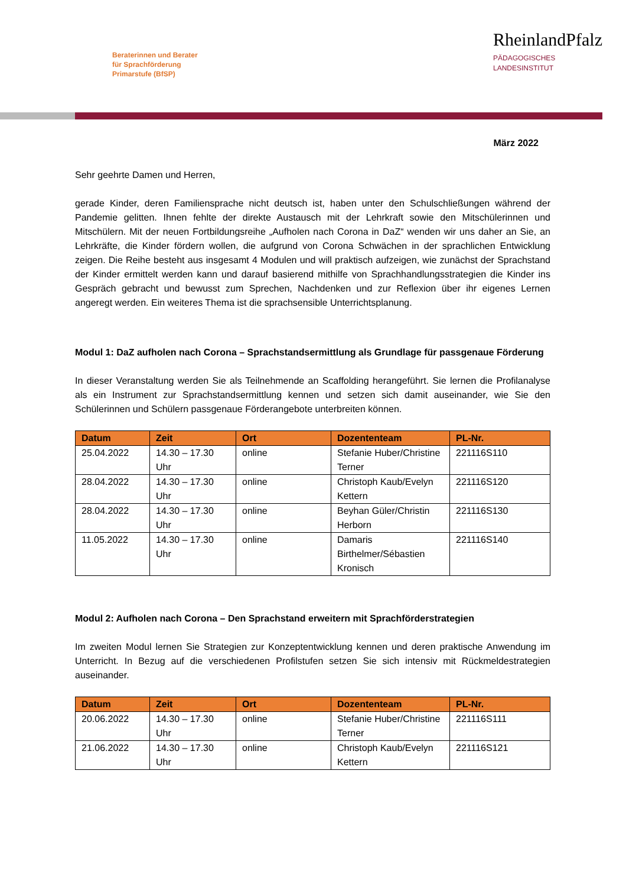Beraterinnen und Berater
für Sprachförderung
Primarstufe (BfSP)
RheinlandPfalz
PÄDAGOGISCHES
LANDESINSTITUT
März 2022
Sehr geehrte Damen und Herren,
gerade Kinder, deren Familiensprache nicht deutsch ist, haben unter den Schulschließungen während der Pandemie gelitten. Ihnen fehlte der direkte Austausch mit der Lehrkraft sowie den Mitschülerinnen und Mitschülern. Mit der neuen Fortbildungsreihe „Aufholen nach Corona in DaZ“ wenden wir uns daher an Sie, an Lehrkräfte, die Kinder fördern wollen, die aufgrund von Corona Schwächen in der sprachlichen Entwicklung zeigen. Die Reihe besteht aus insgesamt 4 Modulen und will praktisch aufzeigen, wie zunächst der Sprachstand der Kinder ermittelt werden kann und darauf basierend mithilfe von Sprachhandlungsstrategien die Kinder ins Gespräch gebracht und bewusst zum Sprechen, Nachdenken und zur Reflexion über ihr eigenes Lernen angeregt werden. Ein weiteres Thema ist die sprachsensible Unterrichtsplanung.
Modul 1: DaZ aufholen nach Corona – Sprachstandsermittlung als Grundlage für passgenaue Förderung
In dieser Veranstaltung werden Sie als Teilnehmende an Scaffolding herangeführt. Sie lernen die Profilanalyse als ein Instrument zur Sprachstandsermittlung kennen und setzen sich damit auseinander, wie Sie den Schülerinnen und Schülern passgenaue Förderangebote unterbreiten können.
| Datum | Zeit | Ort | Dozententeam | PL-Nr. |
| --- | --- | --- | --- | --- |
| 25.04.2022 | 14.30 – 17.30 Uhr | online | Stefanie Huber/Christine Terner | 221116S110 |
| 28.04.2022 | 14.30 – 17.30 Uhr | online | Christoph Kaub/Evelyn Kettern | 221116S120 |
| 28.04.2022 | 14.30 – 17.30 Uhr | online | Beyhan Güler/Christin Herborn | 221116S130 |
| 11.05.2022 | 14.30 – 17.30 Uhr | online | Damaris Birthelmer/Sébastien Kronisch | 221116S140 |
Modul 2: Aufholen nach Corona – Den Sprachstand erweitern mit Sprachförderstrategien
Im zweiten Modul lernen Sie Strategien zur Konzeptentwicklung kennen und deren praktische Anwendung im Unterricht. In Bezug auf die verschiedenen Profilstufen setzen Sie sich intensiv mit Rückmeldestrategien auseinander.
| Datum | Zeit | Ort | Dozententeam | PL-Nr. |
| --- | --- | --- | --- | --- |
| 20.06.2022 | 14.30 – 17.30 Uhr | online | Stefanie Huber/Christine Terner | 221116S111 |
| 21.06.2022 | 14.30 – 17.30 Uhr | online | Christoph Kaub/Evelyn Kettern | 221116S121 |